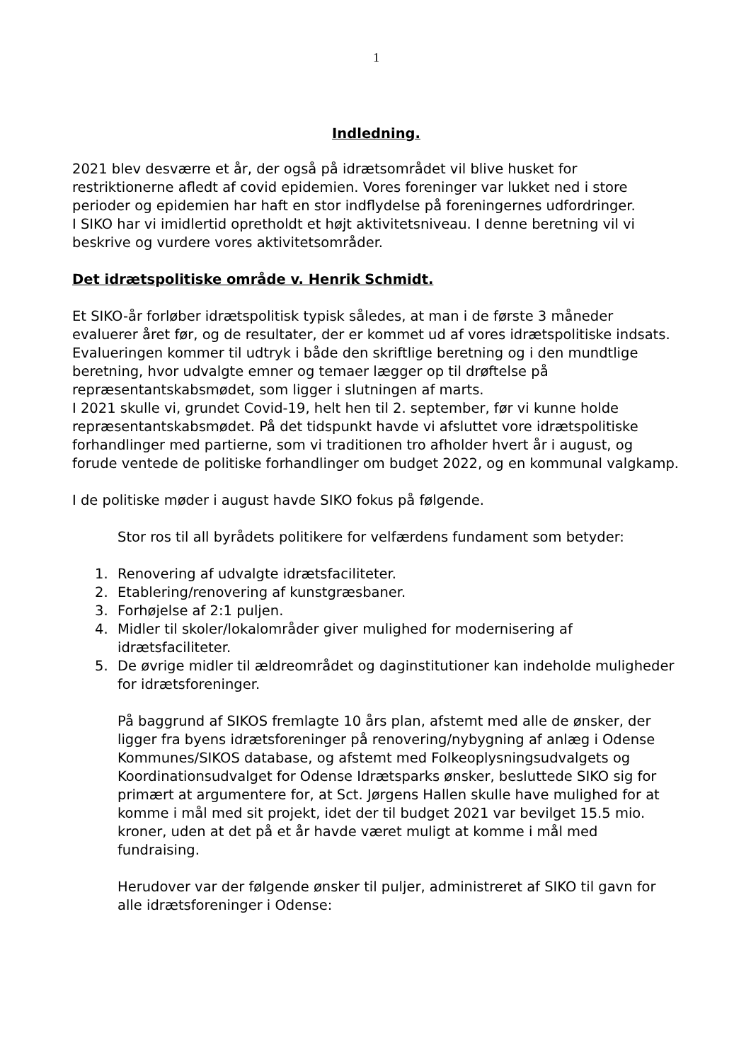1
Indledning.
2021 blev desværre et år, der også på idrætsområdet vil blive husket for restriktionerne afledt af covid epidemien. Vores foreninger var lukket ned i store perioder og epidemien har haft en stor indflydelse på foreningernes udfordringer.
I SIKO har vi imidlertid opretholdt et højt aktivitetsniveau. I denne beretning vil vi beskrive og vurdere vores aktivitetsområder.
Det idrætspolitiske område v. Henrik Schmidt.
Et SIKO-år forløber idrætspolitisk typisk således, at man i de første 3 måneder evaluerer året før, og de resultater, der er kommet ud af vores idrætspolitiske indsats. Evalueringen kommer til udtryk i både den skriftlige beretning og i den mundtlige beretning, hvor udvalgte emner og temaer lægger op til drøftelse på repræsentantskabsmødet, som ligger i slutningen af marts.
I 2021 skulle vi, grundet Covid-19, helt hen til 2. september, før vi kunne holde repræsentantskabsmødet. På det tidspunkt havde vi afsluttet vore idrætspolitiske forhandlinger med partierne, som vi traditionen tro afholder hvert år i august, og forude ventede de politiske forhandlinger om budget 2022, og en kommunal valgkamp.
I de politiske møder i august havde SIKO fokus på følgende.
Stor ros til all byrådets politikere for velfærdens fundament som betyder:
1. Renovering af udvalgte idrætsfaciliteter.
2. Etablering/renovering af kunstgræsbaner.
3. Forhøjelse af 2:1 puljen.
4. Midler til skoler/lokalområder giver mulighed for modernisering af idrætsfaciliteter.
5. De øvrige midler til ældreområdet og daginstitutioner kan indeholde muligheder for idrætsforeninger.
På baggrund af SIKOS fremlagte 10 års plan, afstemt med alle de ønsker, der ligger fra byens idrætsforeninger på renovering/nybygning af anlæg i Odense Kommunes/SIKOS database, og afstemt med Folkeoplysningsudvalgets og Koordinationsudvalget for Odense Idrætsparks ønsker, besluttede SIKO sig for primært at argumentere for, at Sct. Jørgens Hallen skulle have mulighed for at komme i mål med sit projekt, idet der til budget 2021 var bevilget 15.5 mio. kroner, uden at det på et år havde været muligt at komme i mål med fundraising.
Herudover var der følgende ønsker til puljer, administreret af SIKO til gavn for alle idrætsforeninger i Odense: